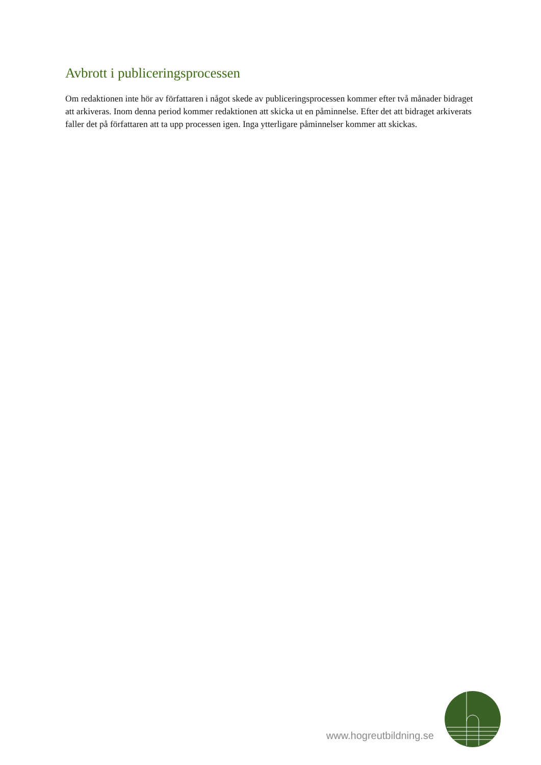Avbrott i publiceringsprocessen
Om redaktionen inte hör av författaren i något skede av publiceringsprocessen kommer efter två månader bidraget att arkiveras. Inom denna period kommer redaktionen att skicka ut en påminnelse. Efter det att bidraget arkiverats faller det på författaren att ta upp processen igen. Inga ytterligare påminnelser kommer att skickas.
www.hogreutbildning.se